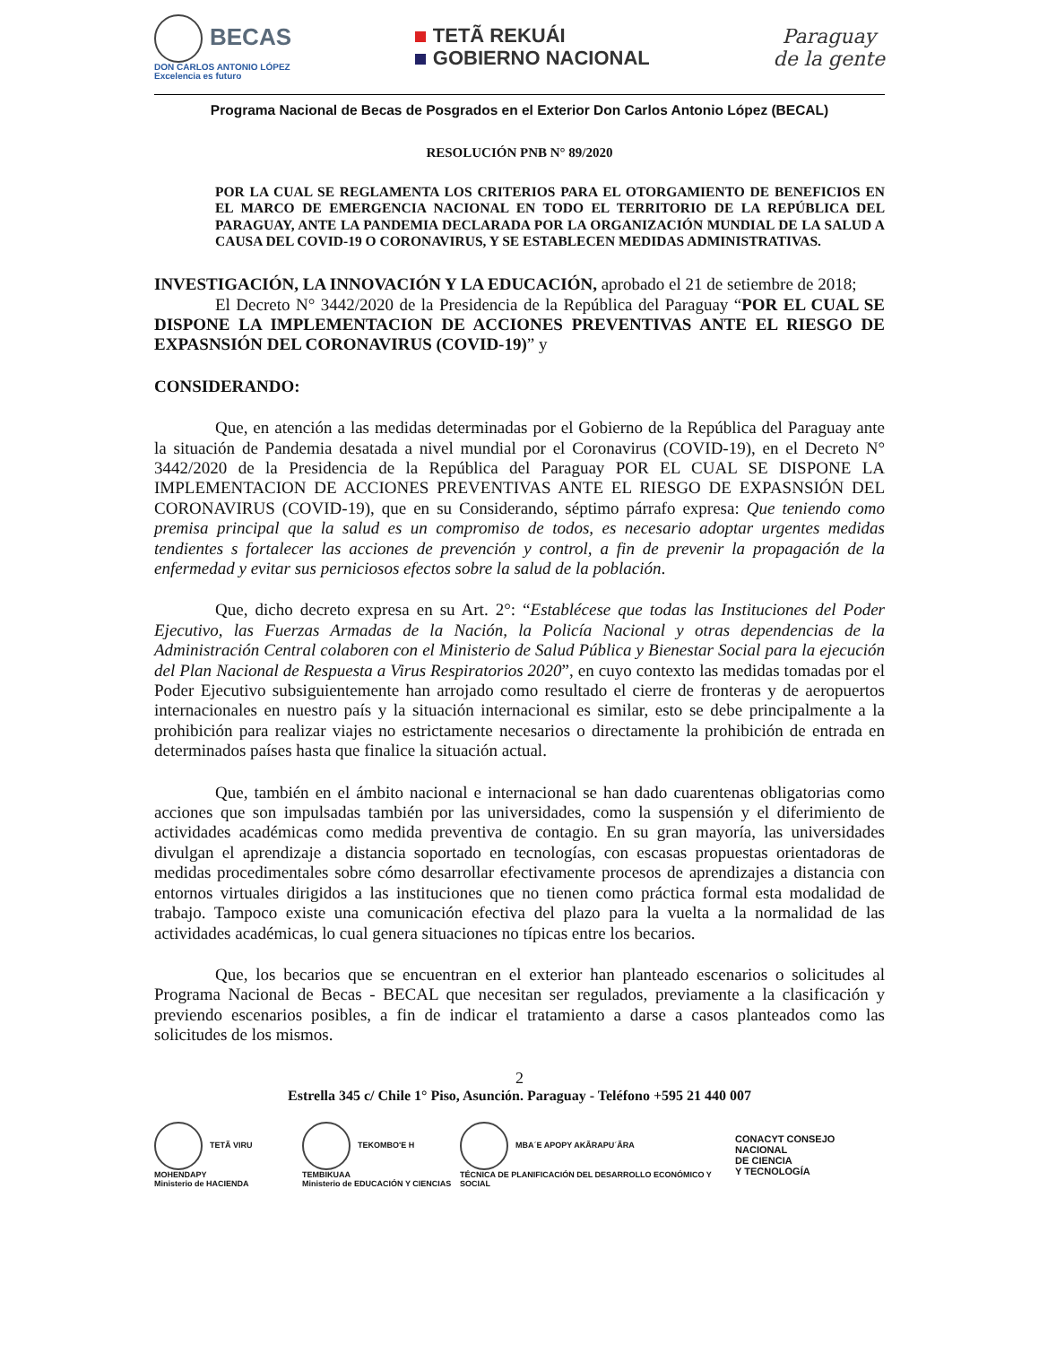BECAS
DON CARLOS ANTONIO LÓPEZ
Excelencia es futuro
TETÃ REKUÁI
GOBIERNO NACIONAL
Paraguay
de la gente
Programa Nacional de Becas de Posgrados en el Exterior Don Carlos Antonio López (BECAL)
RESOLUCIÓN PNB N° 89/2020
POR LA CUAL SE REGLAMENTA LOS CRITERIOS PARA EL OTORGAMIENTO DE BENEFICIOS EN EL MARCO DE EMERGENCIA NACIONAL EN TODO EL TERRITORIO DE LA REPÚBLICA DEL PARAGUAY, ANTE LA PANDEMIA DECLARADA POR LA ORGANIZACIÓN MUNDIAL DE LA SALUD A CAUSA DEL COVID-19 O CORONAVIRUS, Y SE ESTABLECEN MEDIDAS ADMINISTRATIVAS.
INVESTIGACIÓN, LA INNOVACIÓN Y LA EDUCACIÓN, aprobado el 21 de setiembre de 2018;
El Decreto N° 3442/2020 de la Presidencia de la República del Paraguay “POR EL CUAL SE DISPONE LA IMPLEMENTACION DE ACCIONES PREVENTIVAS ANTE EL RIESGO DE EXPASNSIÓN DEL CORONAVIRUS (COVID-19)” y
CONSIDERANDO:
Que, en atención a las medidas determinadas por el Gobierno de la República del Paraguay ante la situación de Pandemia desatada a nivel mundial por el Coronavirus (COVID-19), en el Decreto N° 3442/2020 de la Presidencia de la República del Paraguay POR EL CUAL SE DISPONE LA IMPLEMENTACION DE ACCIONES PREVENTIVAS ANTE EL RIESGO DE EXPASNSIÓN DEL CORONAVIRUS (COVID-19), que en su Considerando, séptimo párrafo expresa: Que teniendo como premisa principal que la salud es un compromiso de todos, es necesario adoptar urgentes medidas tendientes s fortalecer las acciones de prevención y control, a fin de prevenir la propagación de la enfermedad y evitar sus perniciosos efectos sobre la salud de la población.
Que, dicho decreto expresa en su Art. 2°: “Establécese que todas las Instituciones del Poder Ejecutivo, las Fuerzas Armadas de la Nación, la Policía Nacional y otras dependencias de la Administración Central colaboren con el Ministerio de Salud Pública y Bienestar Social para la ejecución del Plan Nacional de Respuesta a Virus Respiratorios 2020”, en cuyo contexto las medidas tomadas por el Poder Ejecutivo subsiguientemente han arrojado como resultado el cierre de fronteras y de aeropuertos internacionales en nuestro país y la situación internacional es similar, esto se debe principalmente a la prohibición para realizar viajes no estrictamente necesarios o directamente la prohibición de entrada en determinados países hasta que finalice la situación actual.
Que, también en el ámbito nacional e internacional se han dado cuarentenas obligatorias como acciones que son impulsadas también por las universidades, como la suspensión y el diferimiento de actividades académicas como medida preventiva de contagio. En su gran mayoría, las universidades divulgan el aprendizaje a distancia soportado en tecnologías, con escasas propuestas orientadoras de medidas procedimentales sobre cómo desarrollar efectivamente procesos de aprendizajes a distancia con entornos virtuales dirigidos a las instituciones que no tienen como práctica formal esta modalidad de trabajo. Tampoco existe una comunicación efectiva del plazo para la vuelta a la normalidad de las actividades académicas, lo cual genera situaciones no típicas entre los becarios.
Que, los becarios que se encuentran en el exterior han planteado escenarios o solicitudes al Programa Nacional de Becas - BECAL que necesitan ser regulados, previamente a la clasificación y previendo escenarios posibles, a fin de indicar el tratamiento a darse a casos planteados como las solicitudes de los mismos.
2
Estrella 345 c/ Chile 1° Piso, Asunción. Paraguay - Teléfono +595 21 440 007
TETÃ VIRU MOHENDAPY
Ministerio de HACIENDA
TEKOMBO'E H TEMBIKUAA
Ministerio de EDUCACIÓN Y CIENCIAS
MBA´E APOPY AKÃRAPU´ÃRA
TÉCNICA DE PLANIFICACIÓN DEL DESARROLLO ECONÓMICO Y SOCIAL
CONACYT CONSEJO NACIONAL
DE CIENCIA
Y TECNOLOGÍA